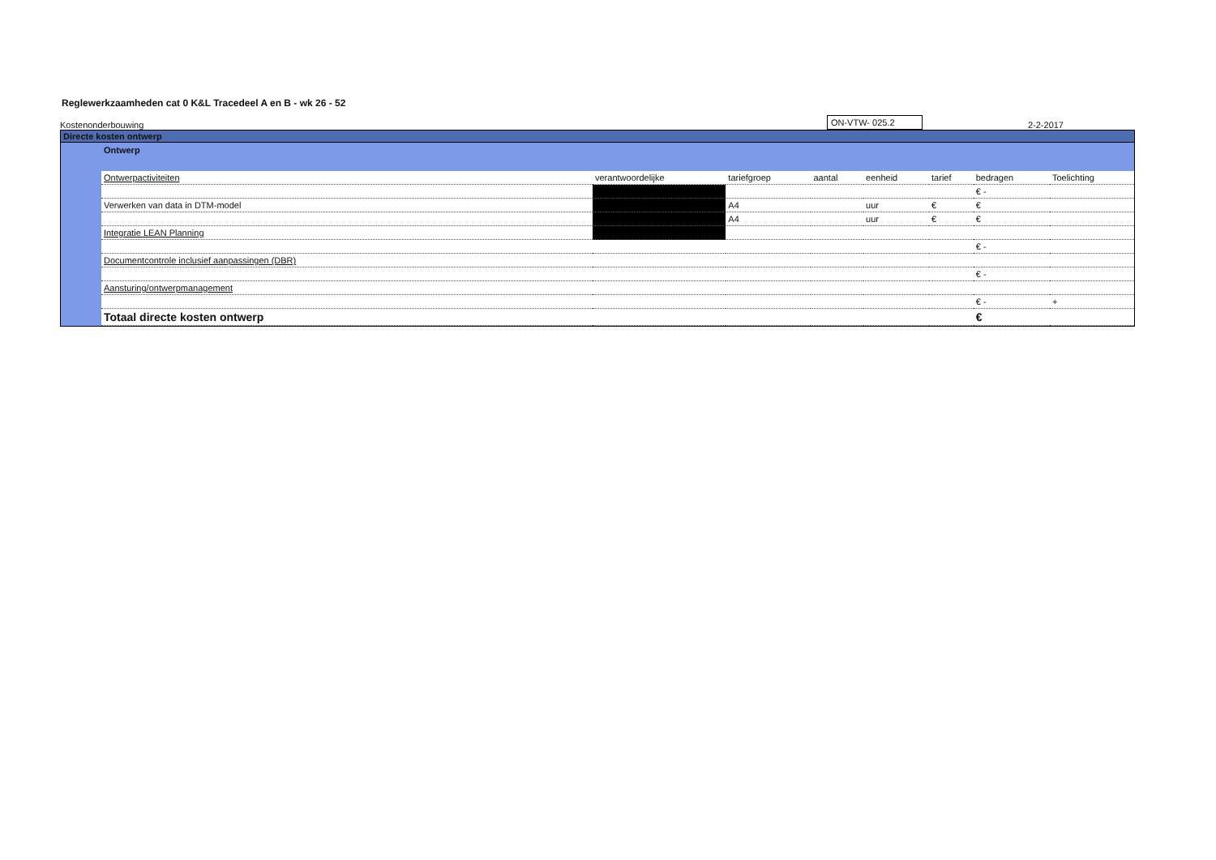Reglewerkzaamheden cat 0 K&L Tracedeel A en B - wk 26 - 52
Kostenonderbouwing
ON-VTW- 025.2
2-2-2017
Directe kosten ontwerp
Ontwerp
| Ontwerpactiviteiten | verantwoordelijke | tariefgroep | aantal | eenheid | tarief | bedragen | Toelichting |
| --- | --- | --- | --- | --- | --- | --- | --- |
| | | | | | | € - | |
| Verwerken van data in DTM-model | | A4 | | uur | € | € | |
| | | A4 | | uur | € | € | |
| Integratie LEAN Planning | | | | | | | |
| | | | | | | € - | |
| Documentcontrole inclusief aanpassingen (DBR) | | | | | | | |
| | | | | | | € - | |
| Aansturing/ontwerpmanagement | | | | | | | |
| | | | | | | € - | + |
| Totaal directe kosten ontwerp | | | | | | € | |